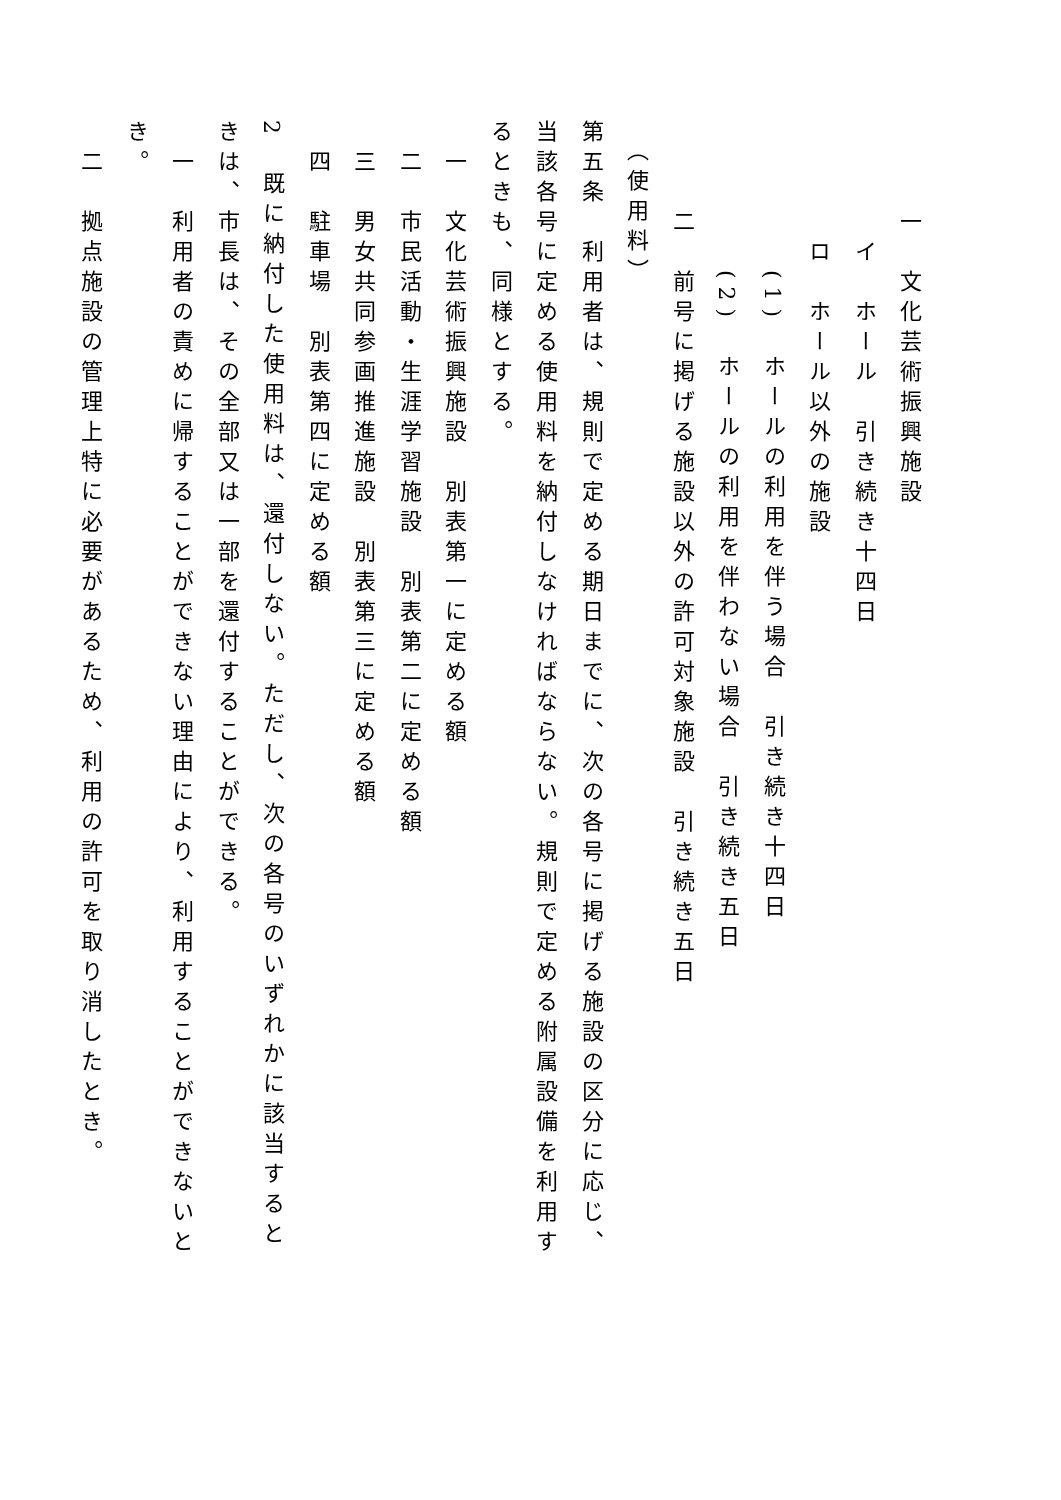一　文化芸術振興施設
　　　　イ　ホール　引き続き十四日
　　　　ロ　ホール以外の施設
　　　　　(1)　ホールの利用を伴う場合　引き続き十四日
　　　　　(2)　ホールの利用を伴わない場合　引き続き五日
　　　二　前号に掲げる施設以外の許可対象施設　引き続き五日
　（使用料）
第五条　利用者は、規則で定める期日までに、次の各号に掲げる施設の区分に応じ、当該各号に定める使用料を納付しなければならない。規則で定める附属設備を利用するときも、同様とする。
　一　文化芸術振興施設　別表第一に定める額
　二　市民活動・生涯学習施設　別表第二に定める額
　三　男女共同参画推進施設　別表第三に定める額
　四　駐車場　別表第四に定める額
2　既に納付した使用料は、還付しない。ただし、次の各号のいずれかに該当するときは、市長は、その全部又は一部を還付することができる。
　一　利用者の責めに帰することができない理由により、利用することができないとき。
　二　拠点施設の管理上特に必要があるため、利用の許可を取り消したとき。